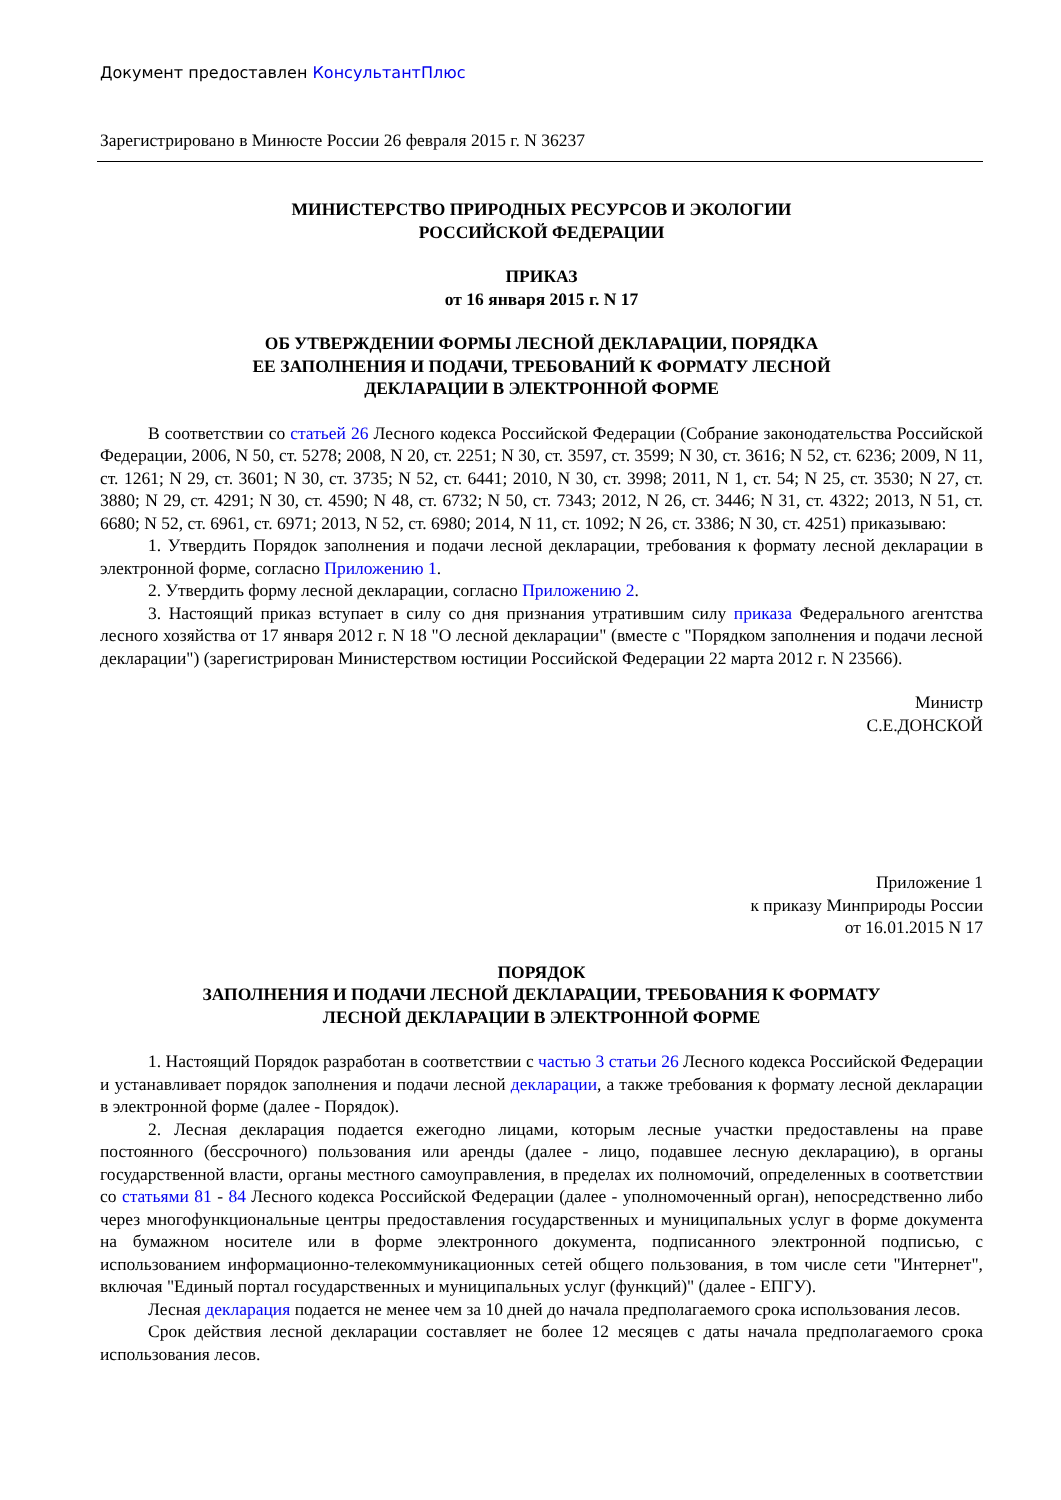Документ предоставлен КонсультантПлюс
Зарегистрировано в Минюсте России 26 февраля 2015 г. N 36237
МИНИСТЕРСТВО ПРИРОДНЫХ РЕСУРСОВ И ЭКОЛОГИИ
РОССИЙСКОЙ ФЕДЕРАЦИИ
ПРИКАЗ
от 16 января 2015 г. N 17
ОБ УТВЕРЖДЕНИИ ФОРМЫ ЛЕСНОЙ ДЕКЛАРАЦИИ, ПОРЯДКА
ЕЕ ЗАПОЛНЕНИЯ И ПОДАЧИ, ТРЕБОВАНИЙ К ФОРМАТУ ЛЕСНОЙ
ДЕКЛАРАЦИИ В ЭЛЕКТРОННОЙ ФОРМЕ
В соответствии со статьей 26 Лесного кодекса Российской Федерации (Собрание законодательства Российской Федерации, 2006, N 50, ст. 5278; 2008, N 20, ст. 2251; N 30, ст. 3597, ст. 3599; N 30, ст. 3616; N 52, ст. 6236; 2009, N 11, ст. 1261; N 29, ст. 3601; N 30, ст. 3735; N 52, ст. 6441; 2010, N 30, ст. 3998; 2011, N 1, ст. 54; N 25, ст. 3530; N 27, ст. 3880; N 29, ст. 4291; N 30, ст. 4590; N 48, ст. 6732; N 50, ст. 7343; 2012, N 26, ст. 3446; N 31, ст. 4322; 2013, N 51, ст. 6680; N 52, ст. 6961, ст. 6971; 2013, N 52, ст. 6980; 2014, N 11, ст. 1092; N 26, ст. 3386; N 30, ст. 4251) приказываю:
1. Утвердить Порядок заполнения и подачи лесной декларации, требования к формату лесной декларации в электронной форме, согласно Приложению 1.
2. Утвердить форму лесной декларации, согласно Приложению 2.
3. Настоящий приказ вступает в силу со дня признания утратившим силу приказа Федерального агентства лесного хозяйства от 17 января 2012 г. N 18 "О лесной декларации" (вместе с "Порядком заполнения и подачи лесной декларации") (зарегистрирован Министерством юстиции Российской Федерации 22 марта 2012 г. N 23566).
Министр
С.Е.ДОНСКОЙ
Приложение 1
к приказу Минприроды России
от 16.01.2015 N 17
ПОРЯДОК
ЗАПОЛНЕНИЯ И ПОДАЧИ ЛЕСНОЙ ДЕКЛАРАЦИИ, ТРЕБОВАНИЯ К ФОРМАТУ
ЛЕСНОЙ ДЕКЛАРАЦИИ В ЭЛЕКТРОННОЙ ФОРМЕ
1. Настоящий Порядок разработан в соответствии с частью 3 статьи 26 Лесного кодекса Российской Федерации и устанавливает порядок заполнения и подачи лесной декларации, а также требования к формату лесной декларации в электронной форме (далее - Порядок).
2. Лесная декларация подается ежегодно лицами, которым лесные участки предоставлены на праве постоянного (бессрочного) пользования или аренды (далее - лицо, подавшее лесную декларацию), в органы государственной власти, органы местного самоуправления, в пределах их полномочий, определенных в соответствии со статьями 81 - 84 Лесного кодекса Российской Федерации (далее - уполномоченный орган), непосредственно либо через многофункциональные центры предоставления государственных и муниципальных услуг в форме документа на бумажном носителе или в форме электронного документа, подписанного электронной подписью, с использованием информационно-телекоммуникационных сетей общего пользования, в том числе сети "Интернет", включая "Единый портал государственных и муниципальных услуг (функций)" (далее - ЕПГУ).
Лесная декларация подается не менее чем за 10 дней до начала предполагаемого срока использования лесов.
Срок действия лесной декларации составляет не более 12 месяцев с даты начала предполагаемого срока использования лесов.